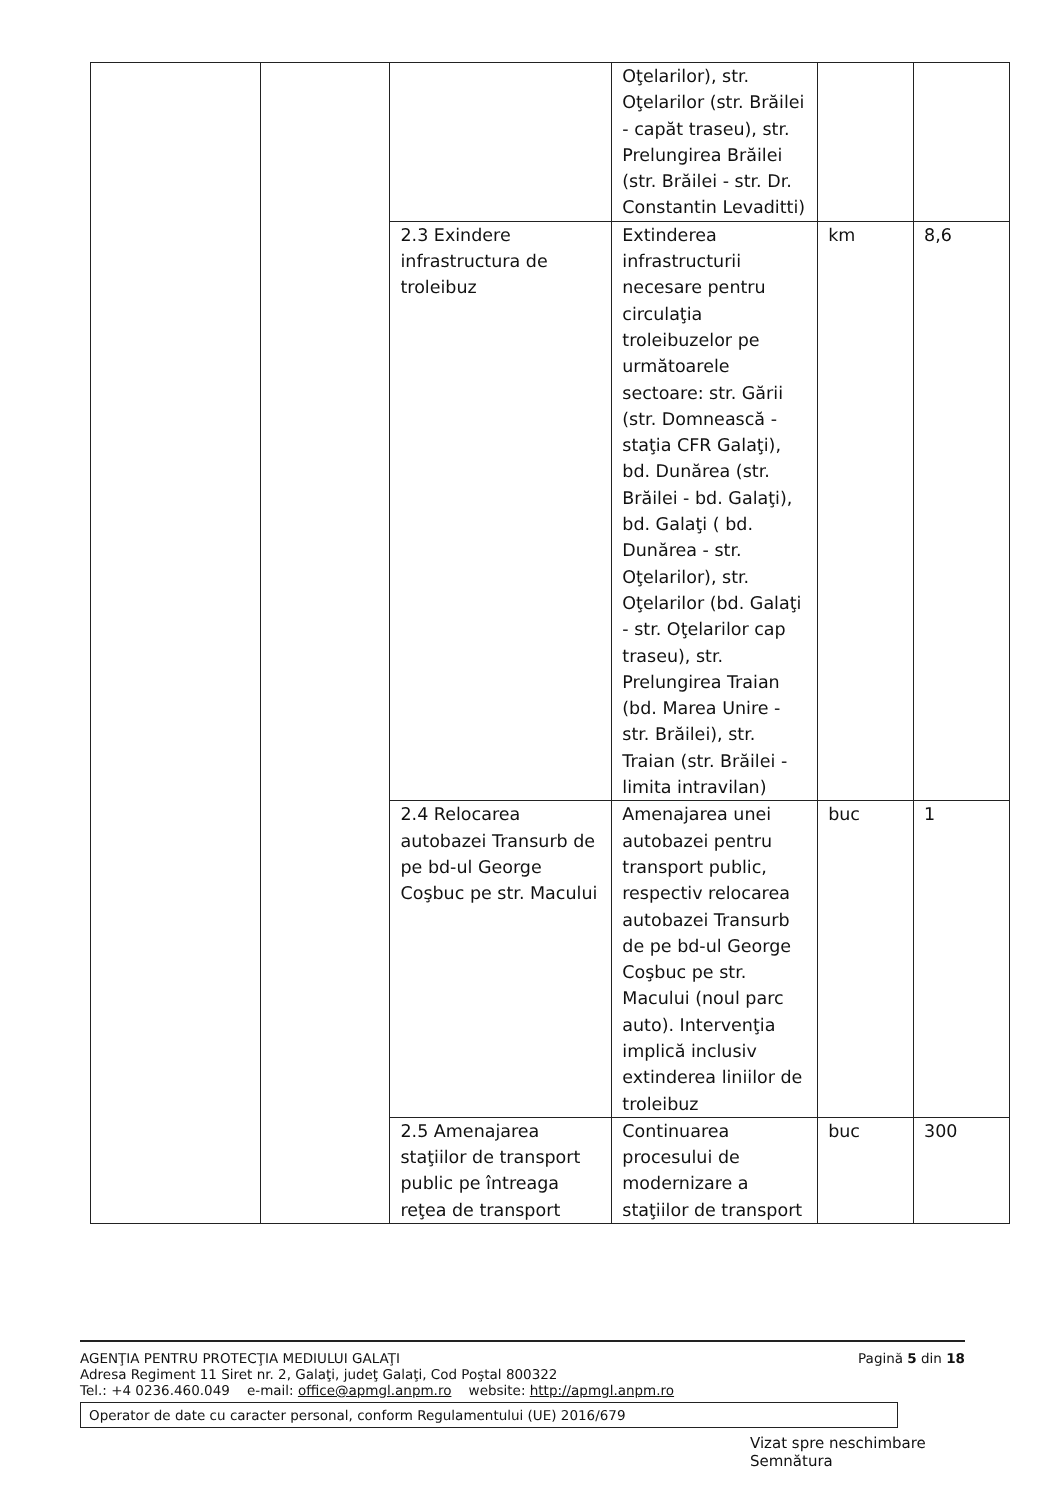| | | | Oţelarilor), str. Oţelarilor (str. Brăilei - capăt traseu), str. Prelungirea Brăilei (str. Brăilei - str. Dr. Constantin Levaditti) | | |
| | | 2.3 Exindere infrastructura de troleibuz | Extinderea infrastructurii necesare pentru circulaţia troleibuzelor pe următoarele sectoare: str. Gării (str. Domnească - staţia CFR Galaţi), bd. Dunărea (str. Brăilei - bd. Galaţi), bd. Galaţi ( bd. Dunărea - str. Oţelarilor), str. Oţelarilor (bd. Galaţi - str. Oţelarilor cap traseu), str. Prelungirea Traian (bd. Marea Unire - str. Brăilei), str. Traian (str. Brăilei - limita intravilan) | km | 8,6 |
| | | 2.4 Relocarea autobazei Transurb de pe bd-ul George Coşbuc pe str. Macului | Amenajarea unei autobazei pentru transport public, respectiv relocarea autobazei Transurb de pe bd-ul George Coşbuc pe str. Macului (noul parc auto). Intervenţia implică inclusiv extinderea liniilor de troleibuz | buc | 1 |
| | | 2.5 Amenajarea staţiilor de transport public pe întreaga reţea de transport | Continuarea procesului de modernizare a staţiilor de transport | buc | 300 |
AGENŢIA PENTRU PROTECŢIA MEDIULUI GALAŢI
Adresa Regiment 11 Siret nr. 2, Galaţi, judeţ Galaţi, Cod Poştal 800322
Tel.: +4 0236.460.049 e-mail: office@apmgl.anpm.ro website: http://apmgl.anpm.ro
Pagină 5 din 18
Operator de date cu caracter personal, conform Regulamentului (UE) 2016/679
Vizat spre neschimbare
Semnătura